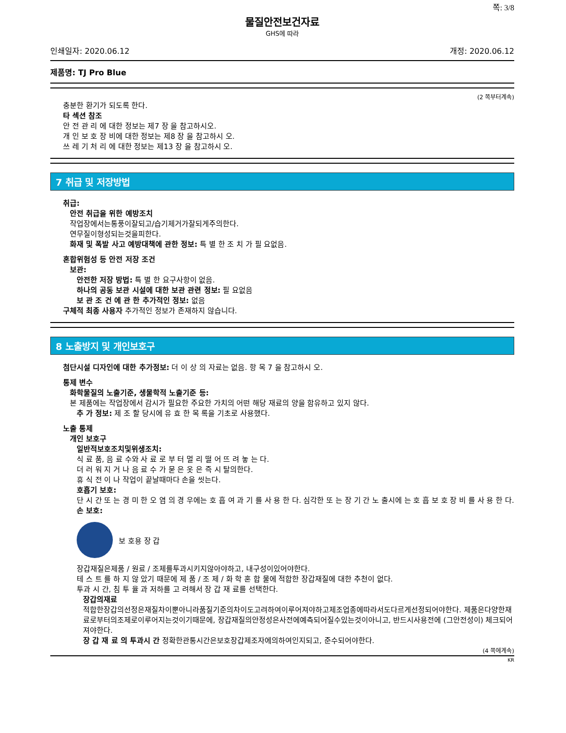쪽: 3/8
물질안전보건자료
GHS에 따라
인쇄일자: 2020.06.12 개정: 2020.06.12
제품명: TJ Pro Blue
(2 쪽부터계속)
충분한 환기가 되도록 한다.
타 섹션 참조
안 전 관 리 에 대한 정보는 제7 장 을 참고하시오.
개 인 보 호 장 비에 대한 정보는 제8 장 을 참고하시 오.
쓰 레 기 처 리 에 대한 정보는 제13 장 을 참고하시 오.
7 취급 및 저장방법
취급:
안전 취급을 위한 예방조치
작업장에서는통풍이잘되고/습기제거가잘되게주의한다.
연무질이형성되는것을피한다.
화재 및 폭발 사고 예방대책에 관한 정보: 특 별 한 조 치 가 필 요없음.
혼합위험성 등 안전 저장 조건
보관:
안전한 저장 방법: 특 별 한 요구사항이 없음.
하나의 공동 보관 시설에 대한 보관 관련 정보: 필 요없음
보 관 조 건 에 관 한 추가적인 정보: 없음
구체적 최종 사용자 추가적인 정보가 존재하지 않습니다.
8 노출방지 및 개인보호구
첨단시설 디자인에 대한 추가정보: 더 이 상 의 자료는 없음. 항 목 7 을 참고하시 오.
통제 변수
화학물질의 노출기준, 생물학적 노출기준 등:
본 제품에는 작업장에서 감시가 필요한 주요한 가치의 어떤 해당 재료의 양을 함유하고 있지 않다.
추 가 정보: 제 조 할 당시에 유 효 한 목 록을 기초로 사용했다.
노출 통제
개인 보호구
일반적보호조치및위생조치:
식 료 품, 음 료 수와 사 료 로 부 터 멀 리 떨 어 뜨 려 놓 는 다.
더 러 워 지 거 나 음 료 수 가 묻 은 옷 은 즉 시 탈의한다.
휴 식 전 이 나 작업이 끝날때마다 손을 씻는다.
호흡기 보호:
단 시 간 또 는 경 미 한 오 염 의 경 우에는 호 흡 여 과 기 를 사 용 한 다. 심각한 또 는 장 기 간 노 출시에 는 호 흡 보 호 장 비 를 사 용 한 다.
손 보호:
보 호용 장 갑
장갑재질은제품 / 원료 / 조제를투과시키지않아야하고, 내구성이있어야한다.
테 스 트 를 하 지 않 았기 때문에 제 품 / 조 제 / 화 학 혼 합 물에 적합한 장갑재질에 대한 추천이 없다.
투과 시 간, 침 투 율 과 저하를 고 려해서 장 갑 재 료를 선택한다.
장갑의재료
적합한장갑의선정은재질차이뿐아니라품질기준의차이도고려하여이루어져야하고제조업종에따라서도다르게선정되어야한다. 제품은다양한재료로부터의조제로이루어지는것이기때문에, 장갑재질의안정성은사전에예측되어질수있는것이아니고, 반드시사용전에 (그안전성이) 체크되어져야한다.
장 갑 재 료 의 투과시 간 정확한관통시간은보호장갑제조자에의하여인지되고, 준수되어야한다.
(4 쪽에계속)
KR